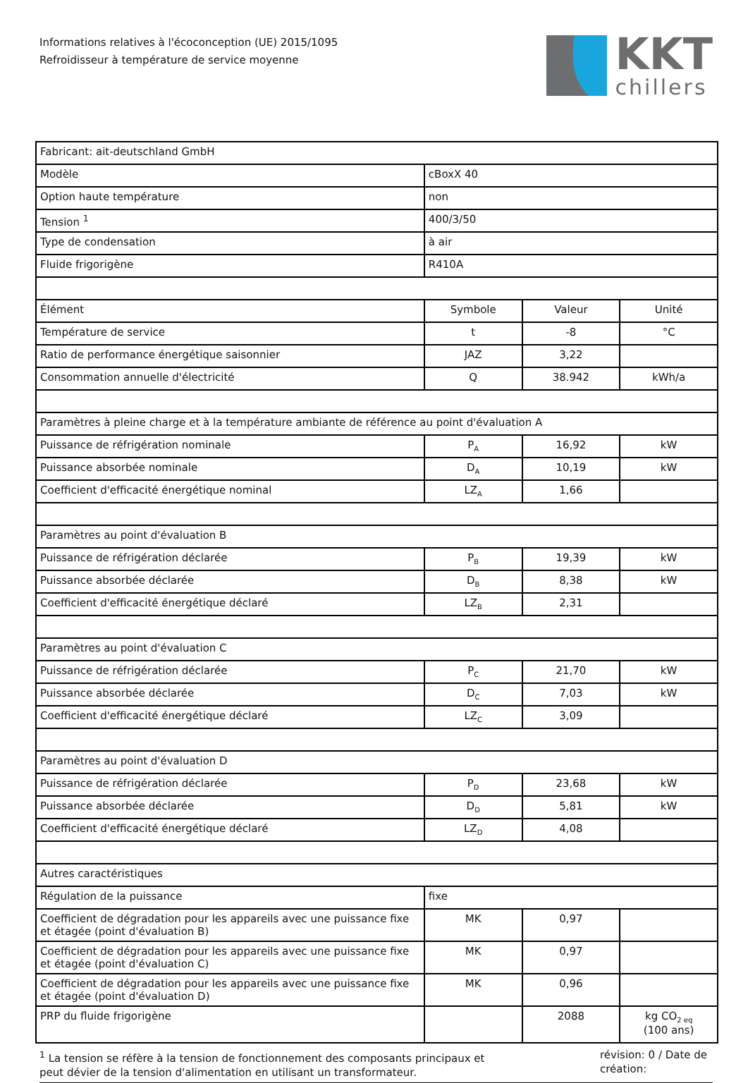Informations relatives à l'écoconception (UE) 2015/1095
Refroidisseur à température de service moyenne
KKT
chillers
| Fabricant: ait-deutschland GmbH | | | |
| Modèle | cBoxX 40 | | |
| Option haute température | non | | |
| Tension <sup>1</sup> | 400/3/50 | | |
| Type de condensation | à air | | |
| Fluide frigorigène | R410A | | |
| Élément | Symbole | Valeur | Unité |
| Température de service | t | -8 | °C |
| Ratio de performance énergétique saisonnier | JAZ | 3,22 | |
| Consommation annuelle d'électricité | Q | 38.942 | kWh/a |
| Paramètres à pleine charge et à la température ambiante de référence au point d'évaluation A | | | |
| Puissance de réfrigération nominale | P<sub>A</sub> | 16,92 | kW |
| Puissance absorbée nominale | D<sub>A</sub> | 10,19 | kW |
| Coefficient d'efficacité énergétique nominal | LZ<sub>A</sub> | 1,66 | |
| Paramètres au point d'évaluation B | | | |
| Puissance de réfrigération déclarée | P<sub>B</sub> | 19,39 | kW |
| Puissance absorbée déclarée | D<sub>B</sub> | 8,38 | kW |
| Coefficient d'efficacité énergétique déclaré | LZ<sub>B</sub> | 2,31 | |
| Paramètres au point d'évaluation C | | | |
| Puissance de réfrigération déclarée | P<sub>C</sub> | 21,70 | kW |
| Puissance absorbée déclarée | D<sub>C</sub> | 7,03 | kW |
| Coefficient d'efficacité énergétique déclaré | LZ<sub>C</sub> | 3,09 | |
| Paramètres au point d'évaluation D | | | |
| Puissance de réfrigération déclarée | P<sub>D</sub> | 23,68 | kW |
| Puissance absorbée déclarée | D<sub>D</sub> | 5,81 | kW |
| Coefficient d'efficacité énergétique déclaré | LZ<sub>D</sub> | 4,08 | |
| Autres caractéristiques | | | |
| Régulation de la puissance | fixe | | |
| Coefficient de dégradation pour les appareils avec une puissance fixe et étagée (point d'évaluation B) | MK | 0,97 | |
| Coefficient de dégradation pour les appareils avec une puissance fixe et étagée (point d'évaluation C) | MK | 0,97 | |
| Coefficient de dégradation pour les appareils avec une puissance fixe et étagée (point d'évaluation D) | MK | 0,96 | |
| PRP du fluide frigorigène | | 2088 | kg CO<sub>2 eq</sub> (100 ans) |
<sup>1</sup> La tension se réfère à la tension de fonctionnement des composants principaux et peut dévier de la tension d'alimentation en utilisant un transformateur.
révision: 0 / Date de création: